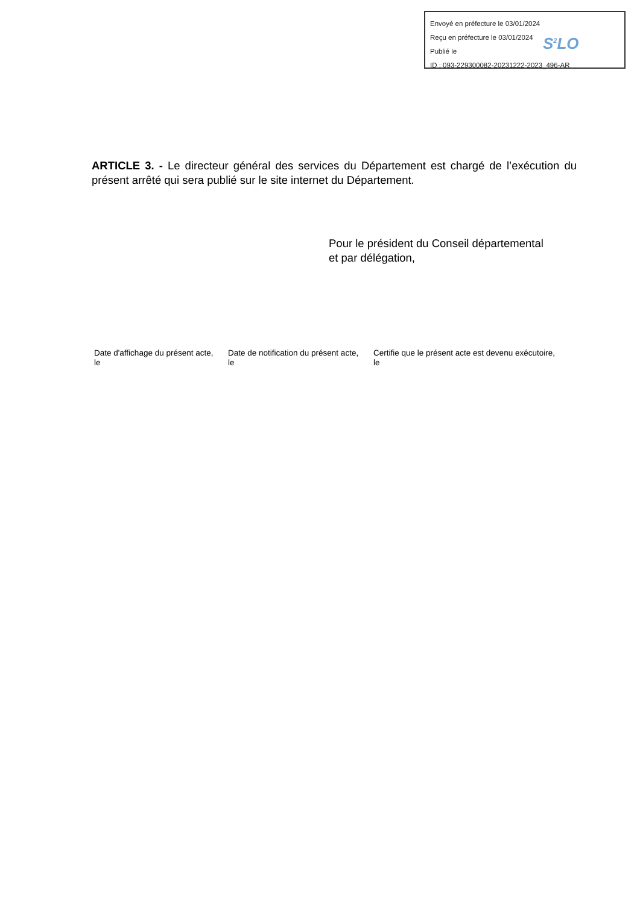Envoyé en préfecture le 03/01/2024
Reçu en préfecture le 03/01/2024
Publié le
ID : 093-229300082-20231222-2023_496-AR
S<sup>2</sup>LO
ARTICLE 3. - Le directeur général des services du Département est chargé de l’exécution du présent arrêté qui sera publié sur le site internet du Département.
Pour le président du Conseil départemental
et par délégation,
Date d'affichage du présent acte,
le
Date de notification du présent acte,
le
Certifie que le présent acte est devenu exécutoire,
le